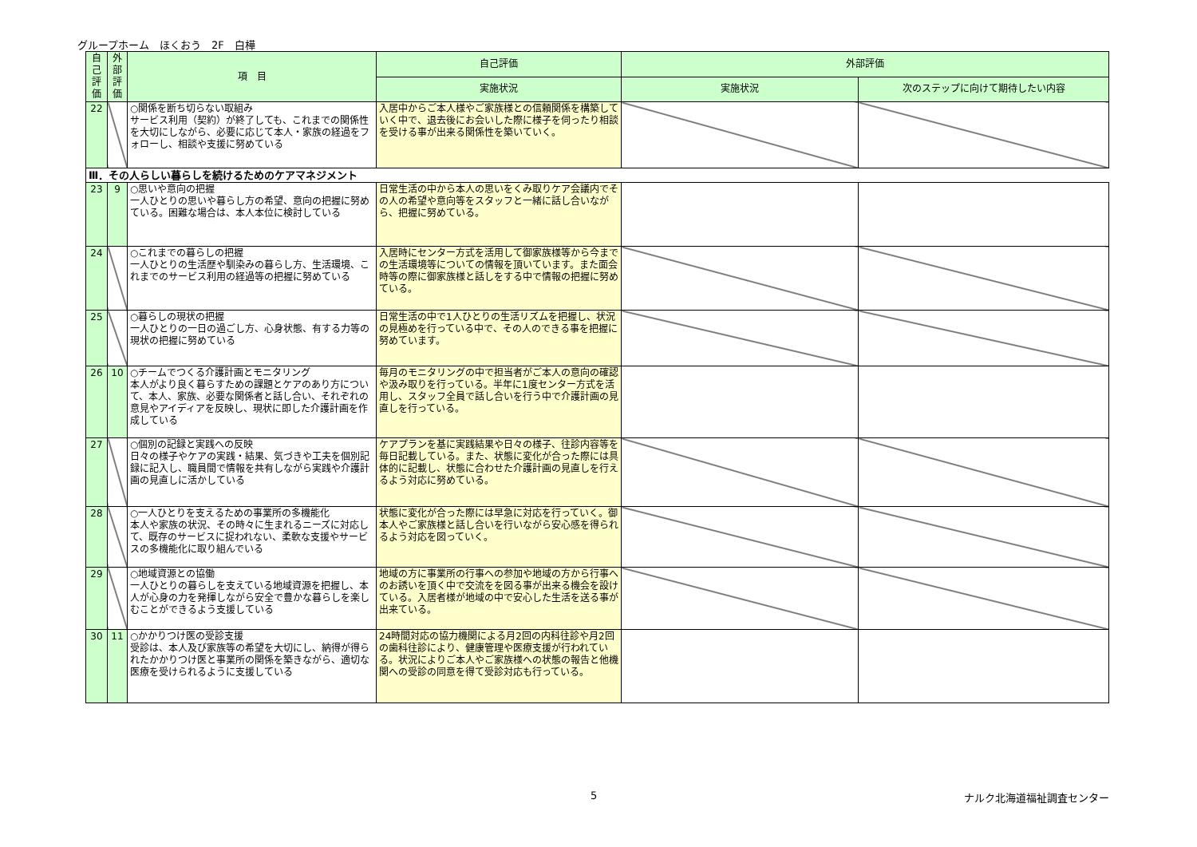グループホーム　ほくおう　2F　白樺
| 自己評価 | 外部評価 | 項 目 | 自己評価 | 外部評価 | |
| --- | --- | --- | --- | --- | --- |
| | | | 実施状況 | 実施状況 | 次のステップに向けて期待したい内容 |
| 22 | | ○関係を断ち切らない取組み サービス利用（契約）が終了しても、これまでの関係性を大切にしながら、必要に応じて本人・家族の経過をフォローし、相談や支援に努めている | 入居中からご本人様やご家族様との信頼関係を構築していく中で、退去後にお会いした際に様子を伺ったり相談を受ける事が出来る関係性を築いていく。 | | |
| Ⅲ．その人らしい暮らしを続けるためのケアマネジメント | | | | | |
| 23 | 9 | ○思いや意向の把握 一人ひとりの思いや暮らし方の希望、意向の把握に努めている。困難な場合は、本人本位に検討している | 日常生活の中から本人の思いをくみ取りケア会議内でその人の希望や意向等をスタッフと一緒に話し合いながら、把握に努めている。 | | |
| 24 | | ○これまでの暮らしの把握 一人ひとりの生活歴や馴染みの暮らし方、生活環境、これまでのサービス利用の経過等の把握に努めている | 入居時にセンター方式を活用して御家族様等から今までの生活環境等についての情報を頂いています。また面会時等の際に御家族様と話しをする中で情報の把握に努めている。 | | |
| 25 | | ○暮らしの現状の把握 一人ひとりの一日の過ごし方、心身状態、有する力等の現状の把握に努めている | 日常生活の中で1人ひとりの生活リズムを把握し、状況の見極めを行っている中で、その人のできる事を把握に努めています。 | | |
| 26 | 10 | ○チームでつくる介護計画とモニタリング 本人がより良く暮らすための課題とケアのあり方について、本人、家族、必要な関係者と話し合い、それぞれの意見やアイディアを反映し、現状に即した介護計画を作成している | 毎月のモニタリングの中で担当者がご本人の意向の確認や汲み取りを行っている。半年に1度センター方式を活用し、スタッフ全員で話し合いを行う中で介護計画の見直しを行っている。 | | |
| 27 | | ○個別の記録と実践への反映 日々の様子やケアの実践・結果、気づきや工夫を個別記録に記入し、職員間で情報を共有しながら実践や介護計画の見直しに活かしている | ケアプランを基に実践結果や日々の様子、往診内容等を毎日記載している。また、状態に変化が合った際には具体的に記載し、状態に合わせた介護計画の見直しを行えるよう対応に努めている。 | | |
| 28 | | ○一人ひとりを支えるための事業所の多機能化 本人や家族の状況、その時々に生まれるニーズに対応して、既存のサービスに捉われない、柔軟な支援やサービスの多機能化に取り組んでいる | 状態に変化が合った際には早急に対応を行っていく。御本人やご家族様と話し合いを行いながら安心感を得られるよう対応を図っていく。 | | |
| 29 | | ○地域資源との協働 一人ひとりの暮らしを支えている地域資源を把握し、本人が心身の力を発揮しながら安全で豊かな暮らしを楽しむことができるよう支援している | 地域の方に事業所の行事への参加や地域の方から行事へのお誘いを頂く中で交流をを図る事が出来る機会を設けている。入居者様が地域の中で安心した生活を送る事が出来ている。 | | |
| 30 | 11 | ○かかりつけ医の受診支援 受診は、本人及び家族等の希望を大切にし、納得が得られたかかりつけ医と事業所の関係を築きながら、適切な医療を受けられるように支援している | 24時間対応の協力機関による月2回の内科往診や月2回の歯科往診により、健康管理や医療支援が行われている。状況によりご本人やご家族様への状態の報告と他機関への受診の同意を得て受診対応も行っている。 | | |
5 ナルク北海道福祉調査センター